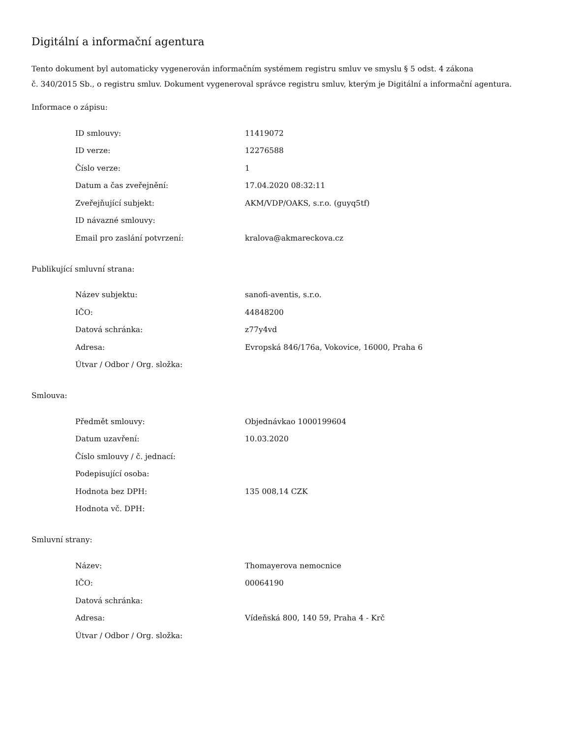Digitální a informační agentura
Tento dokument byl automaticky vygenerován informačním systémem registru smluv ve smyslu § 5 odst. 4 zákona
č. 340/2015 Sb., o registru smluv. Dokument vygeneroval správce registru smluv, kterým je Digitální a informační agentura.
Informace o zápisu:
| ID smlouvy: | 11419072 |
| ID verze: | 12276588 |
| Číslo verze: | 1 |
| Datum a čas zveřejnění: | 17.04.2020 08:32:11 |
| Zveřejňující subjekt: | AKM/VDP/OAKS, s.r.o. (guyq5tf) |
| ID návazné smlouvy: | |
| Email pro zaslání potvrzení: | kralova@akmareckova.cz |
Publikující smluvní strana:
| Název subjektu: | sanofi-aventis, s.r.o. |
| IČO: | 44848200 |
| Datová schránka: | z77y4vd |
| Adresa: | Evropská 846/176a, Vokovice, 16000, Praha 6 |
| Útvar / Odbor / Org. složka: | |
Smlouva:
| Předmět smlouvy: | Objednávkao 1000199604 |
| Datum uzavření: | 10.03.2020 |
| Číslo smlouvy / č. jednací: | |
| Podepisující osoba: | |
| Hodnota bez DPH: | 135 008,14 CZK |
| Hodnota vč. DPH: | |
Smluvní strany:
| Název: | Thomayerova nemocnice |
| IČO: | 00064190 |
| Datová schránka: | |
| Adresa: | Vídeňská 800, 140 59, Praha 4 - Krč |
| Útvar / Odbor / Org. složka: | |